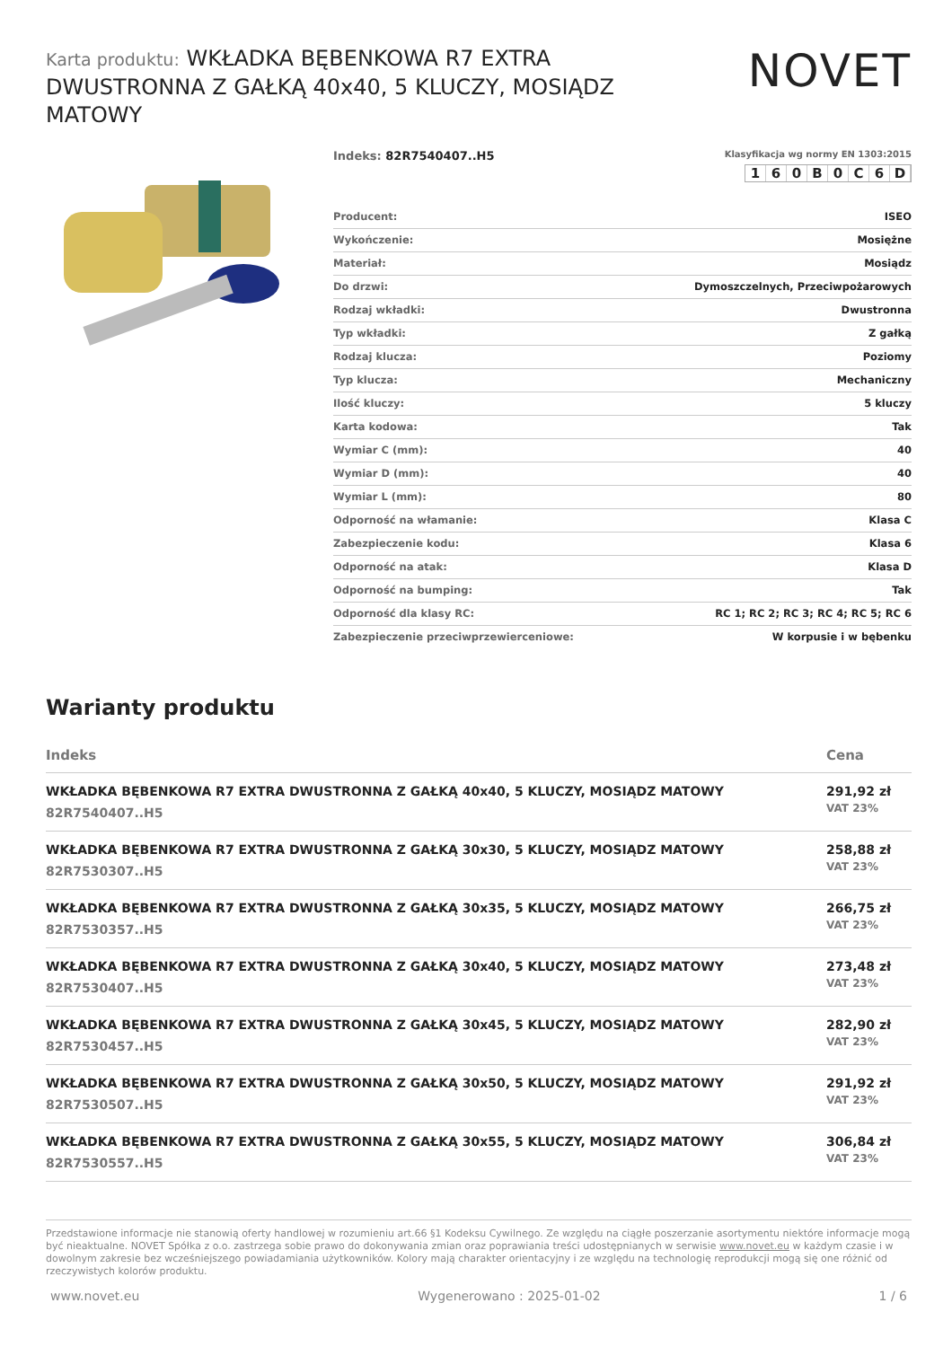Karta produktu: WKŁADKA BĘBENKOWA R7 EXTRA DWUSTRONNA Z GAŁKĄ 40x40, 5 KLUCZY, MOSIĄDZ MATOWY
NOVET
Indeks: 82R7540407..H5
Klasyfikacja wg normy EN 1303:2015
160 B 0 C 6 D
| Producent: | ISEO |
| Wykończenie: | Mosiężne |
| Materiał: | Mosiądz |
| Do drzwi: | Dymoszczelnych, Przeciwpożarowych |
| Rodzaj wkładki: | Dwustronna |
| Typ wkładki: | Z gałką |
| Rodzaj klucza: | Poziomy |
| Typ klucza: | Mechaniczny |
| Ilość kluczy: | 5 kluczy |
| Karta kodowa: | Tak |
| Wymiar C (mm): | 40 |
| Wymiar D (mm): | 40 |
| Wymiar L (mm): | 80 |
| Odporność na włamanie: | Klasa C |
| Zabezpieczenie kodu: | Klasa 6 |
| Odporność na atak: | Klasa D |
| Odporność na bumping: | Tak |
| Odporność dla klasy RC: | RC 1; RC 2; RC 3; RC 4; RC 5; RC 6 |
| Zabezpieczenie przeciwprzewierceniowe: | W korpusie i w bębenku |
Warianty produktu
| Indeks | Cena |
| --- | --- |
| WKŁADKA BĘBENKOWA R7 EXTRA DWUSTRONNA Z GAŁKĄ 40x40, 5 KLUCZY, MOSIĄDZ MATOWY 82R7540407..H5 | 291,92 zł VAT 23% |
| WKŁADKA BĘBENKOWA R7 EXTRA DWUSTRONNA Z GAŁKĄ 30x30, 5 KLUCZY, MOSIĄDZ MATOWY 82R7530307..H5 | 258,88 zł VAT 23% |
| WKŁADKA BĘBENKOWA R7 EXTRA DWUSTRONNA Z GAŁKĄ 30x35, 5 KLUCZY, MOSIĄDZ MATOWY 82R7530357..H5 | 266,75 zł VAT 23% |
| WKŁADKA BĘBENKOWA R7 EXTRA DWUSTRONNA Z GAŁKĄ 30x40, 5 KLUCZY, MOSIĄDZ MATOWY 82R7530407..H5 | 273,48 zł VAT 23% |
| WKŁADKA BĘBENKOWA R7 EXTRA DWUSTRONNA Z GAŁKĄ 30x45, 5 KLUCZY, MOSIĄDZ MATOWY 82R7530457..H5 | 282,90 zł VAT 23% |
| WKŁADKA BĘBENKOWA R7 EXTRA DWUSTRONNA Z GAŁKĄ 30x50, 5 KLUCZY, MOSIĄDZ MATOWY 82R7530507..H5 | 291,92 zł VAT 23% |
| WKŁADKA BĘBENKOWA R7 EXTRA DWUSTRONNA Z GAŁKĄ 30x55, 5 KLUCZY, MOSIĄDZ MATOWY 82R7530557..H5 | 306,84 zł VAT 23% |
Przedstawione informacje nie stanowią oferty handlowej w rozumieniu art.66 §1 Kodeksu Cywilnego. Ze względu na ciągłe poszerzanie asortymentu niektóre informacje mogą być nieaktualne. NOVET Spółka z o.o. zastrzega sobie prawo do dokonywania zmian oraz poprawiania treści udostępnianych w serwisie www.novet.eu w każdym czasie i w dowolnym zakresie bez wcześniejszego powiadamiania użytkowników. Kolory mają charakter orientacyjny i ze względu na technologię reprodukcji mogą się one różnić od rzeczywistych kolorów produktu.
www.novet.eu Wygenerowano : 2025-01-02 1 / 6